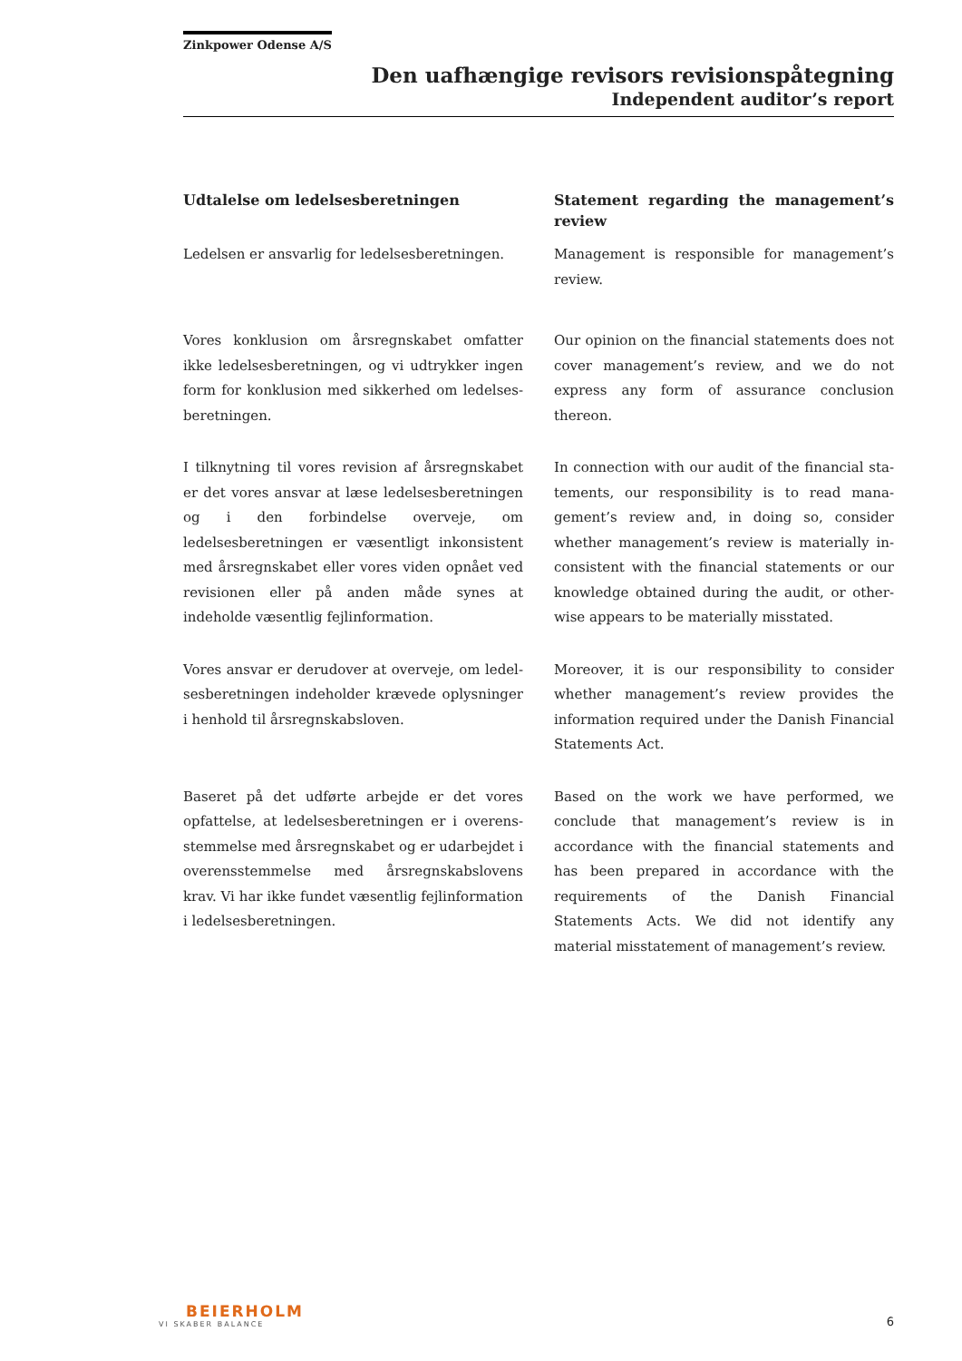Zinkpower Odense A/S
Den uafhængige revisors revisionspåtegning
Independent auditor’s report
Udtalelse om ledelsesberetningen Statement regarding the management’s review
Ledelsen er ansvarlig for ledelsesberetningen.
Management is responsible for management’s review.
Vores konklusion om årsregnskabet omfatter ikke ledelsesberetningen, og vi udtrykker ingen form for konklusion med sikkerhed om ledelses­beretningen.
Our opinion on the financial statements does not cover management’s review, and we do not express any form of assurance conclusion thereon.
I tilknytning til vores revision af årsregnskabet er det vores ansvar at læse ledelsesberetningen og i den forbindelse overveje, om ledelsesberetnin­gen er væsentligt inkonsistent med årsregnska­bet eller vores viden opnået ved revisionen eller på anden måde synes at indeholde væsentlig fejlinformation.
In connection with our audit of the financial sta­tements, our responsibility is to read mana­gement’s review and, in doing so, consider whether management’s review is materially in­consistent with the financial statements or our knowledge obtained during the audit, or other­wise appears to be materially misstated.
Vores ansvar er derudover at overveje, om ledel­sesberetningen indeholder krævede oplysninger i henhold til årsregnskabsloven.
Moreover, it is our responsibility to consider whether management’s review provides the information required under the Danish Financial Statements Act.
Baseret på det udførte arbejde er det vores opfattelse, at ledelsesberetningen er i overens­stemmelse med årsregnskabet og er udarbejdet i overensstemmelse med årsregnskabslovens krav. Vi har ikke fundet væsentlig fejlinformation i ledelsesberetningen.
Based on the work we have performed, we conclude that management’s review is in accordance with the financial statements and has been prepared in accordance with the requirements of the Danish Financial Statements Acts. We did not identify any material misstatement of management’s review.
BEIERHOLM
VI SKABER BALANCE
6